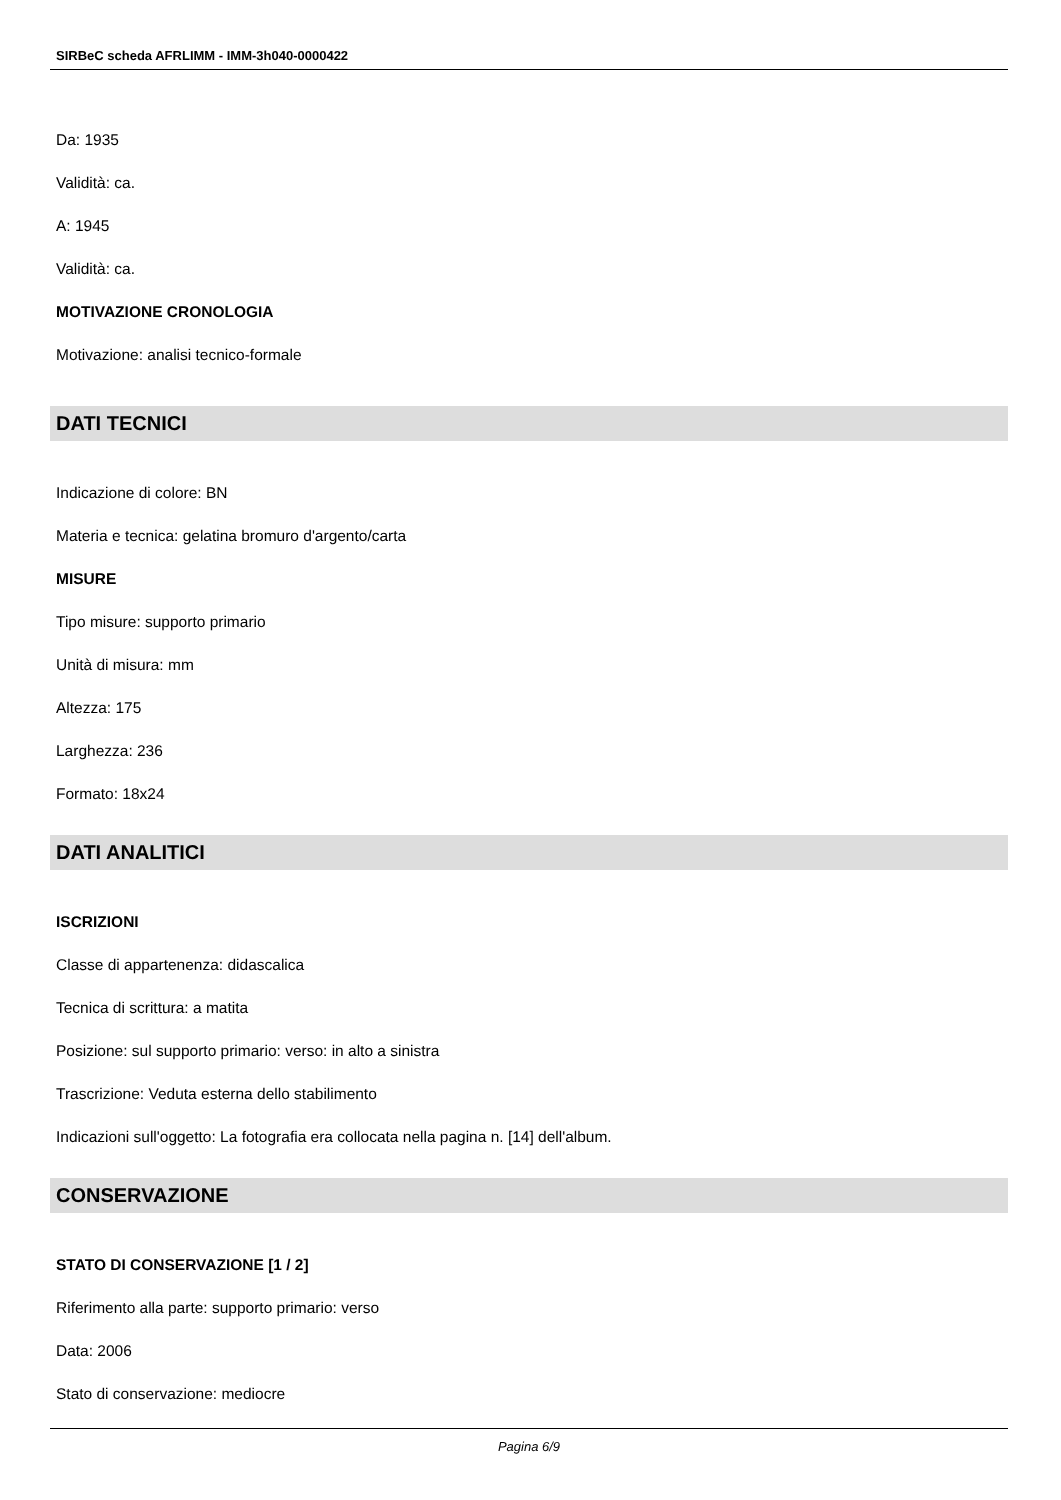SIRBeC scheda AFRLIMM - IMM-3h040-0000422
Da: 1935
Validità: ca.
A: 1945
Validità: ca.
MOTIVAZIONE CRONOLOGIA
Motivazione: analisi tecnico-formale
DATI TECNICI
Indicazione di colore: BN
Materia e tecnica: gelatina bromuro d'argento/carta
MISURE
Tipo misure: supporto primario
Unità di misura: mm
Altezza: 175
Larghezza: 236
Formato: 18x24
DATI ANALITICI
ISCRIZIONI
Classe di appartenenza: didascalica
Tecnica di scrittura: a matita
Posizione: sul supporto primario: verso: in alto a sinistra
Trascrizione: Veduta esterna dello stabilimento
Indicazioni sull'oggetto: La fotografia era collocata nella pagina n. [14] dell'album.
CONSERVAZIONE
STATO DI CONSERVAZIONE [1 / 2]
Riferimento alla parte: supporto primario: verso
Data: 2006
Stato di conservazione: mediocre
Pagina 6/9